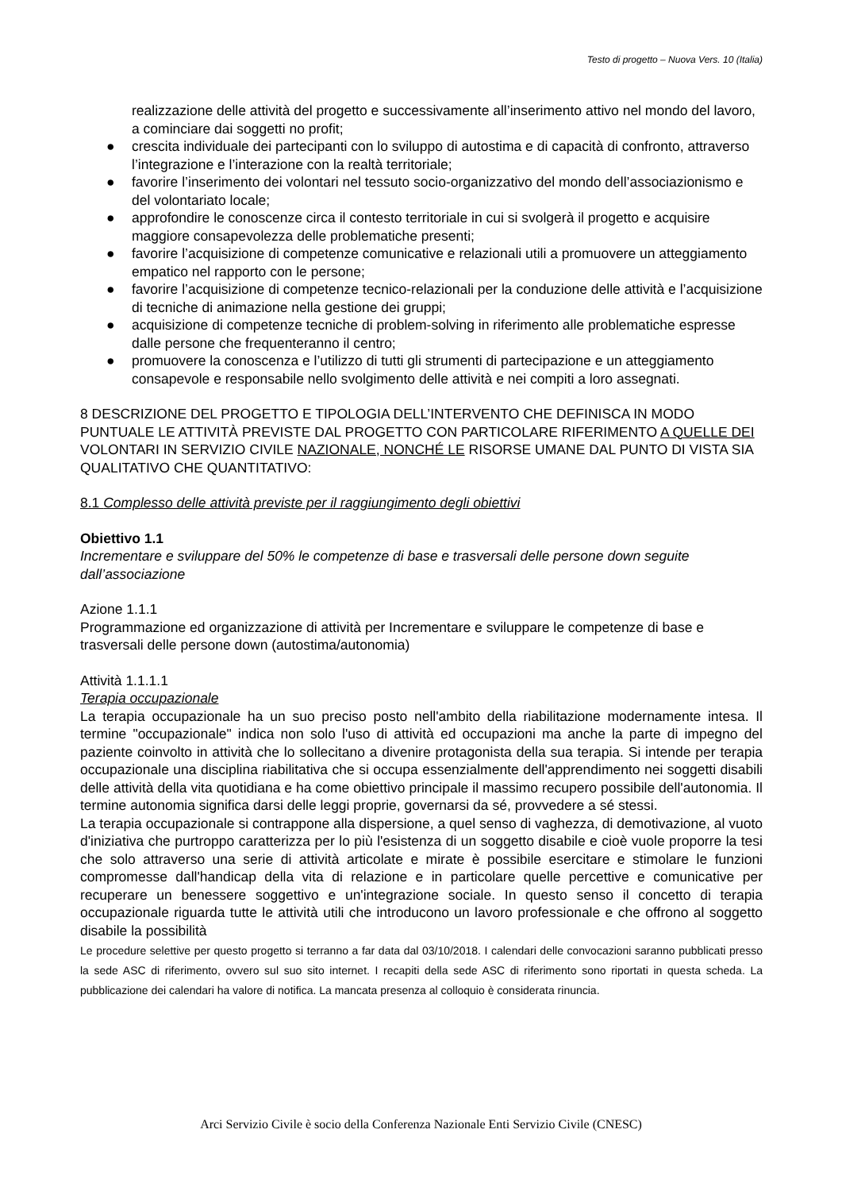Testo di progetto – Nuova Vers. 10 (Italia)
realizzazione delle attività del progetto e successivamente all’inserimento attivo nel mondo del lavoro, a cominciare dai soggetti no profit;
● crescita individuale dei partecipanti con lo sviluppo di autostima e di capacità di confronto, attraverso l’integrazione e l’interazione con la realtà territoriale;
● favorire l’inserimento dei volontari nel tessuto socio-organizzativo del mondo dell’associazionismo e del volontariato locale;
● approfondire le conoscenze circa il contesto territoriale in cui si svolgerà il progetto e acquisire maggiore consapevolezza delle problematiche presenti;
● favorire l’acquisizione di competenze comunicative e relazionali utili a promuovere un atteggiamento empatico nel rapporto con le persone;
● favorire l’acquisizione di competenze tecnico-relazionali per la conduzione delle attività e l’acquisizione di tecniche di animazione nella gestione dei gruppi;
● acquisizione di competenze tecniche di problem-solving in riferimento alle problematiche espresse dalle persone che frequenteranno il centro;
● promuovere la conoscenza e l’utilizzo di tutti gli strumenti di partecipazione e un atteggiamento consapevole e responsabile nello svolgimento delle attività e nei compiti a loro assegnati.
8 DESCRIZIONE DEL PROGETTO E TIPOLOGIA DELL’INTERVENTO CHE DEFINISCA IN MODO PUNTUALE LE ATTIVITÀ PREVISTE DAL PROGETTO CON PARTICOLARE RIFERIMENTO A QUELLE DEI VOLONTARI IN SERVIZIO CIVILE NAZIONALE, NONCHÉ LE RISORSE UMANE DAL PUNTO DI VISTA SIA QUALITATIVO CHE QUANTITATIVO:
8.1 Complesso delle attività previste per il raggiungimento degli obiettivi
Obiettivo 1.1
Incrementare e sviluppare del 50% le competenze di base e trasversali delle persone down seguite dall’associazione
Azione 1.1.1
Programmazione ed organizzazione di attività per Incrementare e sviluppare le competenze di base e trasversali delle persone down (autostima/autonomia)
Attività 1.1.1.1
Terapia occupazionale
La terapia occupazionale ha un suo preciso posto nell'ambito della riabilitazione modernamente intesa. Il termine "occupazionale" indica non solo l'uso di attività ed occupazioni ma anche la parte di impegno del paziente coinvolto in attività che lo sollecitano a divenire protagonista della sua terapia. Si intende per terapia occupazionale una disciplina riabilitativa che si occupa essenzialmente dell'apprendimento nei soggetti disabili delle attività della vita quotidiana e ha come obiettivo principale il massimo recupero possibile dell'autonomia. Il termine autonomia significa darsi delle leggi proprie, governarsi da sé, provvedere a sé stessi.
La terapia occupazionale si contrappone alla dispersione, a quel senso di vaghezza, di demotivazione, al vuoto d'iniziativa che purtroppo caratterizza per lo più l'esistenza di un soggetto disabile e cioè vuole proporre la tesi che solo attraverso una serie di attività articolate e mirate è possibile esercitare e stimolare le funzioni compromesse dall'handicap della vita di relazione e in particolare quelle percettive e comunicative per recuperare un benessere soggettivo e un'integrazione sociale. In questo senso il concetto di terapia occupazionale riguarda tutte le attività utili che introducono un lavoro professionale e che offrono al soggetto disabile la possibilità
Le procedure selettive per questo progetto si terranno a far data dal 03/10/2018. I calendari delle convocazioni saranno pubblicati presso la sede ASC di riferimento, ovvero sul suo sito internet. I recapiti della sede ASC di riferimento sono riportati in questa scheda. La pubblicazione dei calendari ha valore di notifica. La mancata presenza al colloquio è considerata rinuncia.
Arci Servizio Civile è socio della Conferenza Nazionale Enti Servizio Civile (CNESC)